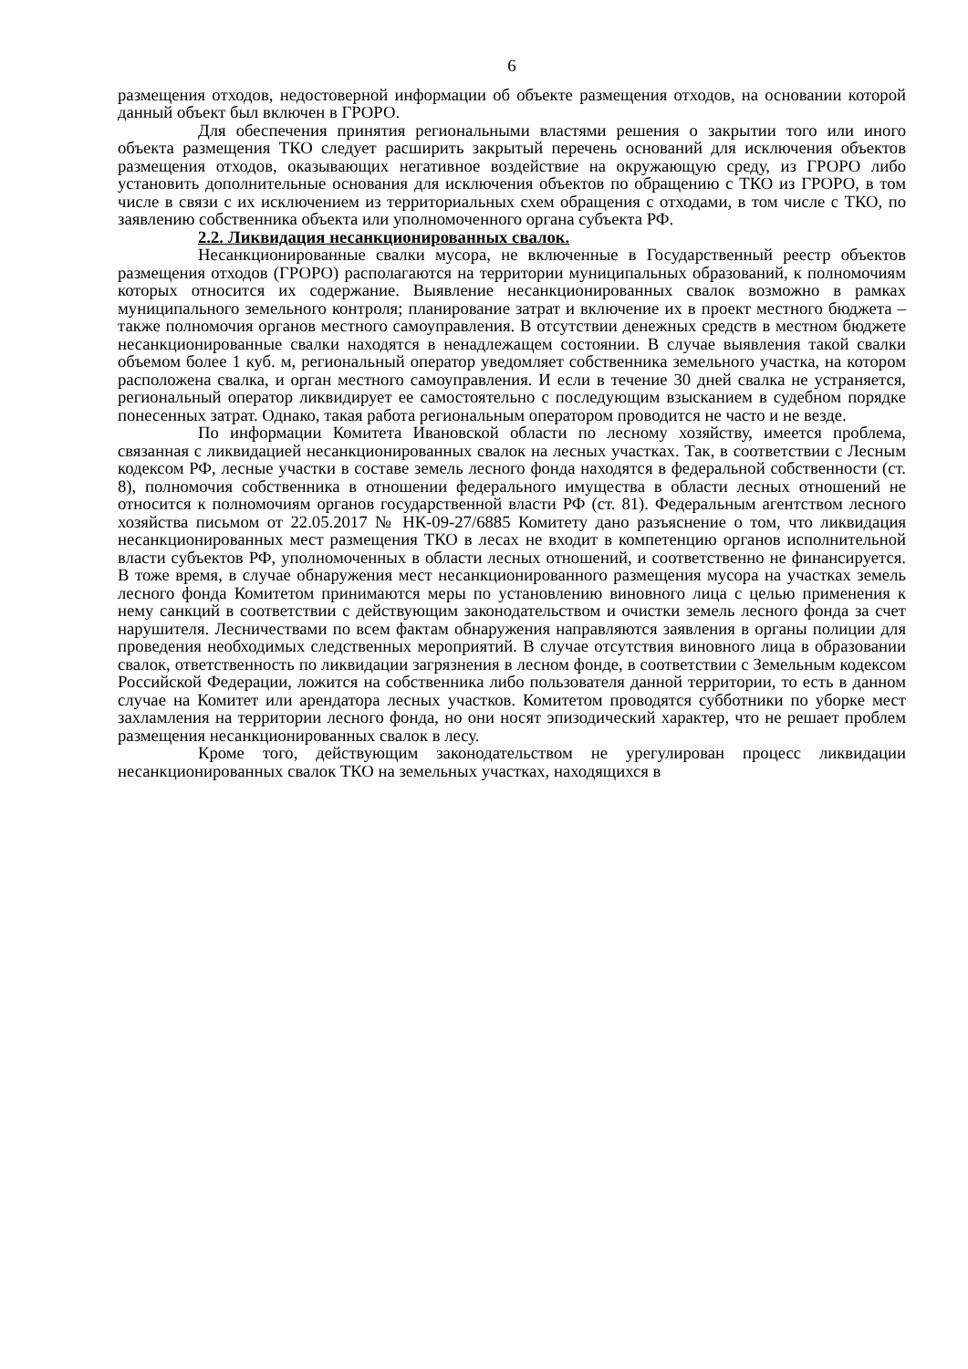6
размещения отходов, недостоверной информации об объекте размещения отходов, на основании которой данный объект был включен в ГРОРО.
Для обеспечения принятия региональными властями решения о закрытии того или иного объекта размещения ТКО следует расширить закрытый перечень оснований для исключения объектов размещения отходов, оказывающих негативное воздействие на окружающую среду, из ГРОРО либо установить дополнительные основания для исключения объектов по обращению с ТКО из ГРОРО, в том числе в связи с их исключением из территориальных схем обращения с отходами, в том числе с ТКО, по заявлению собственника объекта или уполномоченного органа субъекта РФ.
2.2. Ликвидация несанкционированных свалок.
Несанкционированные свалки мусора, не включенные в Государственный реестр объектов размещения отходов (ГРОРО) располагаются на территории муниципальных образований, к полномочиям которых относится их содержание. Выявление несанкционированных свалок возможно в рамках муниципального земельного контроля; планирование затрат и включение их в проект местного бюджета – также полномочия органов местного самоуправления. В отсутствии денежных средств в местном бюджете несанкционированные свалки находятся в ненадлежащем состоянии. В случае выявления такой свалки объемом более 1 куб. м, региональный оператор уведомляет собственника земельного участка, на котором расположена свалка, и орган местного самоуправления. И если в течение 30 дней свалка не устраняется, региональный оператор ликвидирует ее самостоятельно с последующим взысканием в судебном порядке понесенных затрат. Однако, такая работа региональным оператором проводится не часто и не везде.
По информации Комитета Ивановской области по лесному хозяйству, имеется проблема, связанная с ликвидацией несанкционированных свалок на лесных участках. Так, в соответствии с Лесным кодексом РФ, лесные участки в составе земель лесного фонда находятся в федеральной собственности (ст. 8), полномочия собственника в отношении федерального имущества в области лесных отношений не относится к полномочиям органов государственной власти РФ (ст. 81). Федеральным агентством лесного хозяйства письмом от 22.05.2017 № НК-09-27/6885 Комитету дано разъяснение о том, что ликвидация несанкционированных мест размещения ТКО в лесах не входит в компетенцию органов исполнительной власти субъектов РФ, уполномоченных в области лесных отношений, и соответственно не финансируется. В тоже время, в случае обнаружения мест несанкционированного размещения мусора на участках земель лесного фонда Комитетом принимаются меры по установлению виновного лица с целью применения к нему санкций в соответствии с действующим законодательством и очистки земель лесного фонда за счет нарушителя. Лесничествами по всем фактам обнаружения направляются заявления в органы полиции для проведения необходимых следственных мероприятий. В случае отсутствия виновного лица в образовании свалок, ответственность по ликвидации загрязнения в лесном фонде, в соответствии с Земельным кодексом Российской Федерации, ложится на собственника либо пользователя данной территории, то есть в данном случае на Комитет или арендатора лесных участков. Комитетом проводятся субботники по уборке мест захламления на территории лесного фонда, но они носят эпизодический характер, что не решает проблем размещения несанкционированных свалок в лесу.
Кроме того, действующим законодательством не урегулирован процесс ликвидации несанкционированных свалок ТКО на земельных участках, находящихся в